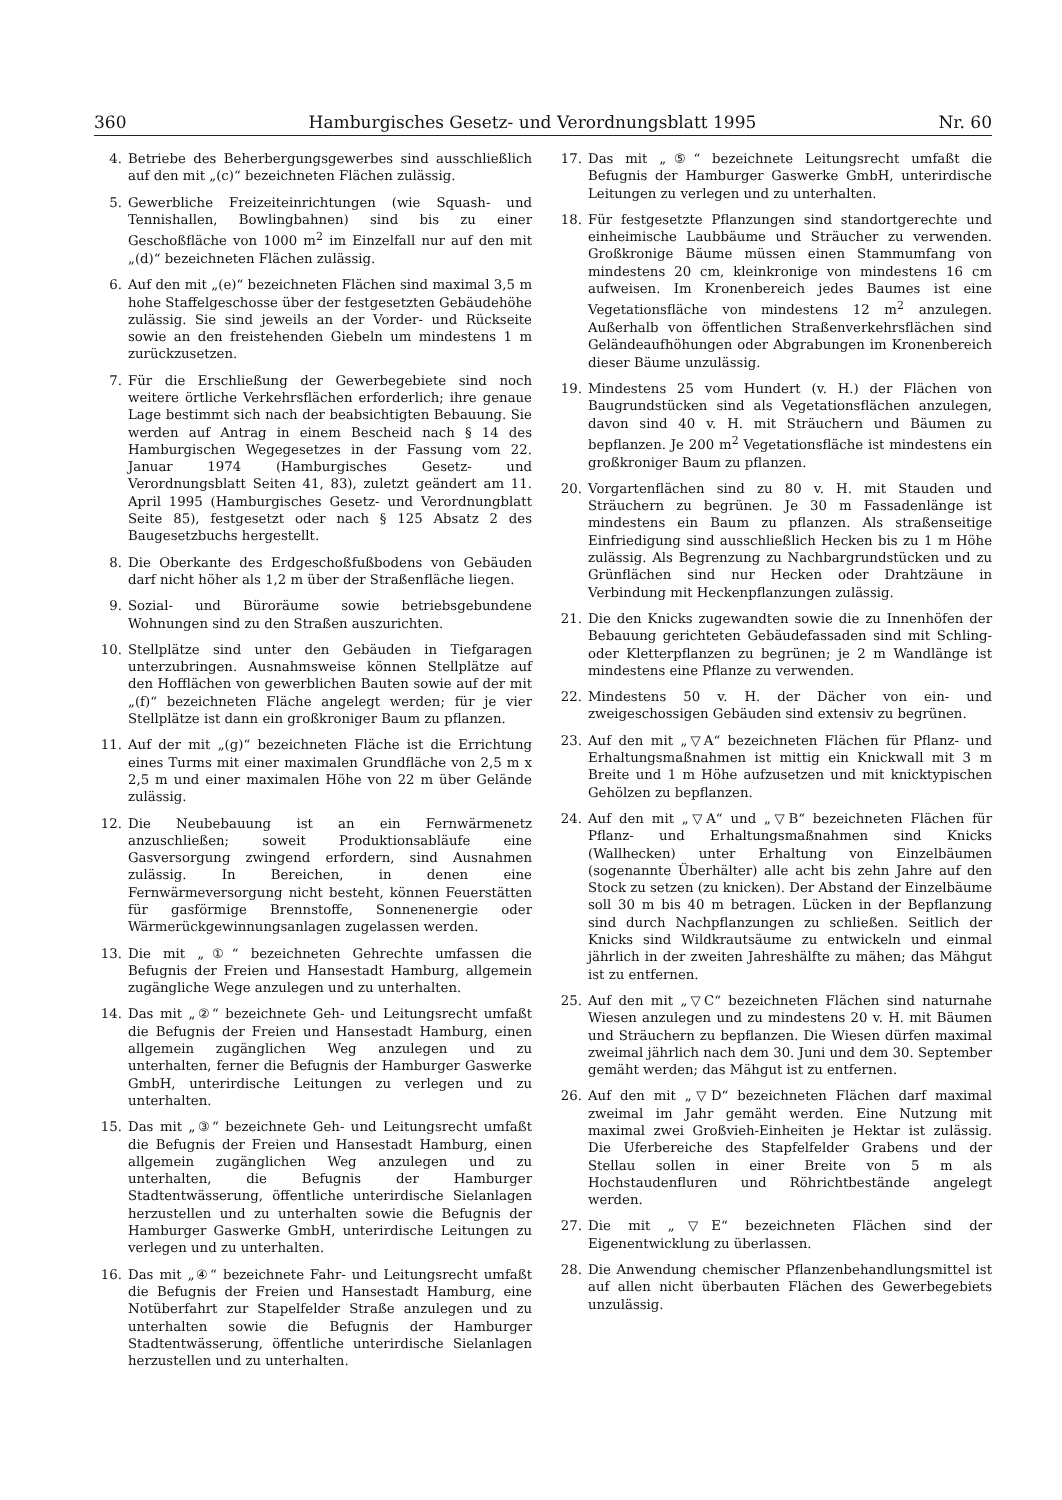360 Hamburgisches Gesetz- und Verordnungsblatt 1995 Nr. 60
4. Betriebe des Beherbergungsgewerbes sind ausschließlich auf den mit „(c)“ bezeichneten Flächen zulässig.
5. Gewerbliche Freizeiteinrichtungen (wie Squash- und Tennishallen, Bowlingbahnen) sind bis zu einer Geschoßfläche von 1000 m<sup>2</sup> im Einzelfall nur auf den mit „(d)“ bezeichneten Flächen zulässig.
6. Auf den mit „(e)“ bezeichneten Flächen sind maximal 3,5 m hohe Staffelgeschosse über der festgesetzten Gebäudehöhe zulässig. Sie sind jeweils an der Vorder- und Rückseite sowie an den freistehenden Giebeln um mindestens 1 m zurückzusetzen.
7. Für die Erschließung der Gewerbegebiete sind noch weitere örtliche Verkehrsflächen erforderlich; ihre genaue Lage bestimmt sich nach der beabsichtigten Bebauung. Sie werden auf Antrag in einem Bescheid nach § 14 des Hamburgischen Wegegesetzes in der Fassung vom 22. Januar 1974 (Hamburgisches Gesetz- und Verordnungsblatt Seiten 41, 83), zuletzt geändert am 11. April 1995 (Hamburgisches Gesetz- und Verordnungblatt Seite 85), festgesetzt oder nach § 125 Absatz 2 des Baugesetzbuchs hergestellt.
8. Die Oberkante des Erdgeschoßfußbodens von Gebäuden darf nicht höher als 1,2 m über der Straßenfläche liegen.
9. Sozial- und Büroräume sowie betriebsgebundene Wohnungen sind zu den Straßen auszurichten.
10. Stellplätze sind unter den Gebäuden in Tiefgaragen unterzubringen. Ausnahmsweise können Stellplätze auf den Hofflächen von gewerblichen Bauten sowie auf der mit „(f)“ bezeichneten Fläche angelegt werden; für je vier Stellplätze ist dann ein großkroniger Baum zu pflanzen.
11. Auf der mit „(g)“ bezeichneten Fläche ist die Errichtung eines Turms mit einer maximalen Grundfläche von 2,5 m x 2,5 m und einer maximalen Höhe von 22 m über Gelände zulässig.
12. Die Neubebauung ist an ein Fernwärmenetz anzuschließen; soweit Produktionsabläufe eine Gasversorgung zwingend erfordern, sind Ausnahmen zulässig. In Bereichen, in denen eine Fernwärmeversorgung nicht besteht, können Feuerstätten für gasförmige Brennstoffe, Sonnenenergie oder Wärmerückgewinnungsanlagen zugelassen werden.
13. Die mit „①“ bezeichneten Gehrechte umfassen die Befugnis der Freien und Hansestadt Hamburg, allgemein zugängliche Wege anzulegen und zu unterhalten.
14. Das mit „②“ bezeichnete Geh- und Leitungsrecht umfaßt die Befugnis der Freien und Hansestadt Hamburg, einen allgemein zugänglichen Weg anzulegen und zu unterhalten, ferner die Befugnis der Hamburger Gaswerke GmbH, unterirdische Leitungen zu verlegen und zu unterhalten.
15. Das mit „③“ bezeichnete Geh- und Leitungsrecht umfaßt die Befugnis der Freien und Hansestadt Hamburg, einen allgemein zugänglichen Weg anzulegen und zu unterhalten, die Befugnis der Hamburger Stadtentwässerung, öffentliche unterirdische Sielanlagen herzustellen und zu unterhalten sowie die Befugnis der Hamburger Gaswerke GmbH, unterirdische Leitungen zu verlegen und zu unterhalten.
16. Das mit „④“ bezeichnete Fahr- und Leitungsrecht umfaßt die Befugnis der Freien und Hansestadt Hamburg, eine Notüberfahrt zur Stapelfelder Straße anzulegen und zu unterhalten sowie die Befugnis der Hamburger Stadtentwässerung, öffentliche unterirdische Sielanlagen herzustellen und zu unterhalten.
17. Das mit „⑤“ bezeichnete Leitungsrecht umfaßt die Befugnis der Hamburger Gaswerke GmbH, unterirdische Leitungen zu verlegen und zu unterhalten.
18. Für festgesetzte Pflanzungen sind standortgerechte und einheimische Laubbäume und Sträucher zu verwenden. Großkronige Bäume müssen einen Stammumfang von mindestens 20 cm, kleinkronige von mindestens 16 cm aufweisen. Im Kronenbereich jedes Baumes ist eine Vegetationsfläche von mindestens 12 m<sup>2</sup> anzulegen. Außerhalb von öffentlichen Straßenverkehrsflächen sind Geländeaufhöhungen oder Abgrabungen im Kronenbereich dieser Bäume unzulässig.
19. Mindestens 25 vom Hundert (v. H.) der Flächen von Baugrundstücken sind als Vegetationsflächen anzulegen, davon sind 40 v. H. mit Sträuchern und Bäumen zu bepflanzen. Je 200 m<sup>2</sup> Vegetationsfläche ist mindestens ein großkroniger Baum zu pflanzen.
20. Vorgartenflächen sind zu 80 v. H. mit Stauden und Sträuchern zu begrünen. Je 30 m Fassadenlänge ist mindestens ein Baum zu pflanzen. Als straßenseitige Einfriedigung sind ausschließlich Hecken bis zu 1 m Höhe zulässig. Als Begrenzung zu Nachbargrundstücken und zu Grünflächen sind nur Hecken oder Drahtzäune in Verbindung mit Heckenpflanzungen zulässig.
21. Die den Knicks zugewandten sowie die zu Innenhöfen der Bebauung gerichteten Gebäudefassaden sind mit Schling- oder Kletterpflanzen zu begrünen; je 2 m Wandlänge ist mindestens eine Pflanze zu verwenden.
22. Mindestens 50 v. H. der Dächer von ein- und zweigeschossigen Gebäuden sind extensiv zu begrünen.
23. Auf den mit „▽A“ bezeichneten Flächen für Pflanz- und Erhaltungsmaßnahmen ist mittig ein Knickwall mit 3 m Breite und 1 m Höhe aufzusetzen und mit knicktypischen Gehölzen zu bepflanzen.
24. Auf den mit „▽A“ und „▽B“ bezeichneten Flächen für Pflanz- und Erhaltungsmaßnahmen sind Knicks (Wallhecken) unter Erhaltung von Einzelbäumen (sogenannte Überhälter) alle acht bis zehn Jahre auf den Stock zu setzen (zu knicken). Der Abstand der Einzelbäume soll 30 m bis 40 m betragen. Lücken in der Bepflanzung sind durch Nachpflanzungen zu schließen. Seitlich der Knicks sind Wildkrautsäume zu entwickeln und einmal jährlich in der zweiten Jahreshälfte zu mähen; das Mähgut ist zu entfernen.
25. Auf den mit „▽C“ bezeichneten Flächen sind naturnahe Wiesen anzulegen und zu mindestens 20 v. H. mit Bäumen und Sträuchern zu bepflanzen. Die Wiesen dürfen maximal zweimal jährlich nach dem 30. Juni und dem 30. September gemäht werden; das Mähgut ist zu entfernen.
26. Auf den mit „▽D“ bezeichneten Flächen darf maximal zweimal im Jahr gemäht werden. Eine Nutzung mit maximal zwei Großvieh-Einheiten je Hektar ist zulässig. Die Uferbereiche des Stapfelfelder Grabens und der Stellau sollen in einer Breite von 5 m als Hochstaudenfluren und Röhrichtbestände angelegt werden.
27. Die mit „▽E“ bezeichneten Flächen sind der Eigenentwicklung zu überlassen.
28. Die Anwendung chemischer Pflanzenbehandlungsmittel ist auf allen nicht überbauten Flächen des Gewerbegebiets unzulässig.